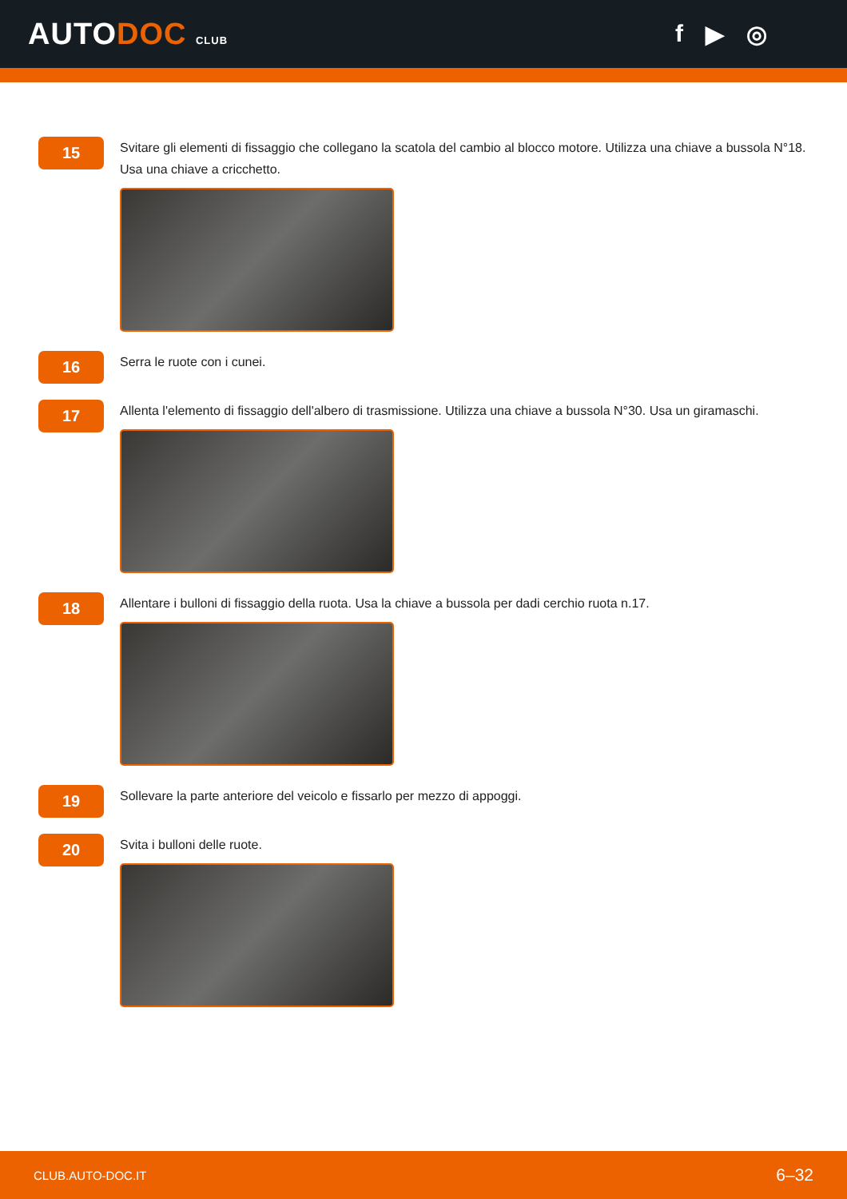AUTODOC CLUB
f ▶ ◎
15
Svitare gli elementi di fissaggio che collegano la scatola del cambio al blocco motore. Utilizza una chiave a bussola N°18. Usa una chiave a cricchetto.
16
Serra le ruote con i cunei.
17
Allenta l'elemento di fissaggio dell'albero di trasmissione. Utilizza una chiave a bussola N°30. Usa un giramaschi.
18
Allentare i bulloni di fissaggio della ruota. Usa la chiave a bussola per dadi cerchio ruota n.17.
19
Sollevare la parte anteriore del veicolo e fissarlo per mezzo di appoggi.
20
Svita i bulloni delle ruote.
CLUB.AUTO-DOC.IT 6–32